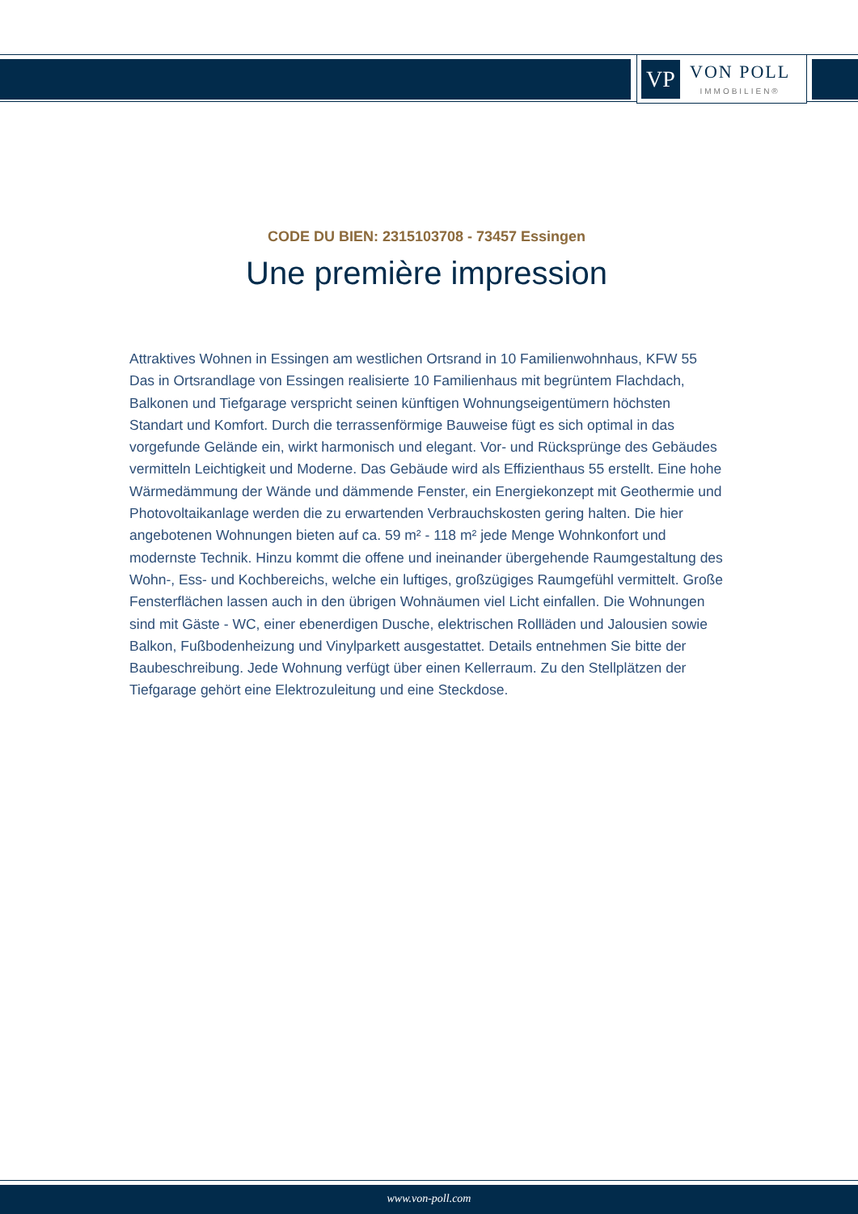VP
VON POLL
IMMOBILIEN®
CODE DU BIEN: 2315103708 - 73457 Essingen
Une première impression
Attraktives Wohnen in Essingen am westlichen Ortsrand in 10 Familienwohnhaus, KFW 55 Das in Ortsrandlage von Essingen realisierte 10 Familienhaus mit begrüntem Flachdach, Balkonen und Tiefgarage verspricht seinen künftigen Wohnungseigentümern höchsten Standart und Komfort. Durch die terrassenförmige Bauweise fügt es sich optimal in das vorgefunde Gelände ein, wirkt harmonisch und elegant. Vor- und Rücksprünge des Gebäudes vermitteln Leichtigkeit und Moderne. Das Gebäude wird als Effizienthaus 55 erstellt. Eine hohe Wärmedämmung der Wände und dämmende Fenster, ein Energiekonzept mit Geothermie und Photovoltaikanlage werden die zu erwartenden Verbrauchskosten gering halten. Die hier angebotenen Wohnungen bieten auf ca. 59 m² - 118 m² jede Menge Wohnkonfort und modernste Technik. Hinzu kommt die offene und ineinander übergehende Raumgestaltung des Wohn-, Ess- und Kochbereichs, welche ein luftiges, großzügiges Raumgefühl vermittelt. Große Fensterflächen lassen auch in den übrigen Wohnäumen viel Licht einfallen. Die Wohnungen sind mit Gäste - WC, einer ebenerdigen Dusche, elektrischen Rollläden und Jalousien sowie Balkon, Fußbodenheizung und Vinylparkett ausgestattet. Details entnehmen Sie bitte der Baubeschreibung. Jede Wohnung verfügt über einen Kellerraum. Zu den Stellplätzen der Tiefgarage gehört eine Elektrozuleitung und eine Steckdose.
www.von-poll.com